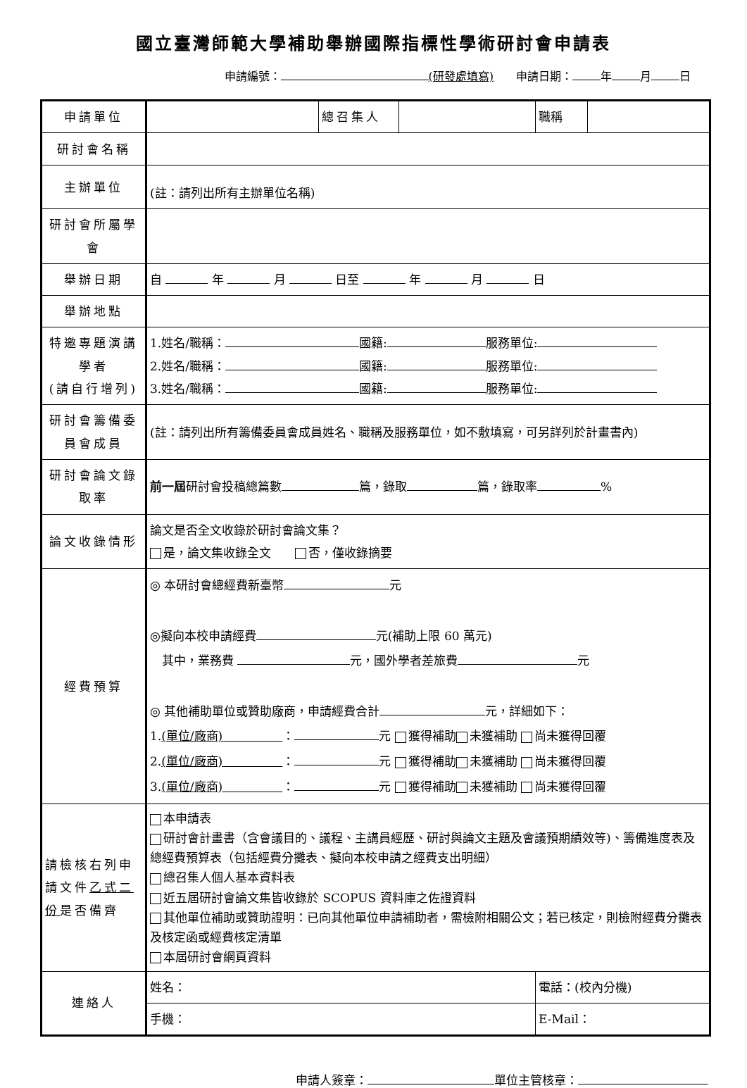國立臺灣師範大學補助舉辦國際指標性學術研討會申請表
申請編號： (研發處填寫)　　申請日期： 年 月 日
| 申請單位 | | 總召集人 | | 職稱 | |
| 研討會名稱 | | | | | |
| 主辦單位 | (註：請列出所有主辦單位名稱) | | | | |
| 研討會所屬學會 | | | | | |
| 舉辦日期 | 自 年 月 日至 年 月 日 | | | | |
| 舉辦地點 | | | | | |
| 特邀專題演講學者 (請自行增列) | 1.姓名/職稱： 國籍: 服務單位: 2.姓名/職稱： 國籍: 服務單位: 3.姓名/職稱： 國籍: 服務單位: | | | | |
| 研討會籌備委員會成員 | (註：請列出所有籌備委員會成員姓名、職稱及服務單位，如不敷填寫，可另詳列於計畫書內) | | | | |
| 研討會論文錄取率 | 前一屆 研討會投稿總篇數 篇，錄取 篇，錄取率 % | | | | |
| 論文收錄情形 | 論文是否全文收錄於研討會論文集？ 是，論文集收錄全文 否，僅收錄摘要 | | | | |
| 經費預算 | ◎ 本研討會總經費新臺幣 元 ◎擬向本校申請經費 元(補助上限 60 萬元) 其中，業務費 元，國外學者差旅費 元 ◎ 其他補助單位或贊助廠商，申請經費合計 元，詳細如下： 1. (單位/廠商) ： 元 獲得補助 未獲補助 尚未獲得回覆 2. (單位/廠商) ： 元 獲得補助 未獲補助 尚未獲得回覆 3. (單位/廠商) ： 元 獲得補助 未獲補助 尚未獲得回覆 | | | | |
| 請檢核右列申請文件 乙式二份 是否備齊 | 本申請表 研討會計畫書（含會議目的、議程、主講員經歷、研討與論文主題及會議預期績效等)、籌備進度表及總經費預算表（包括經費分攤表、擬向本校申請之經費支出明細） 總召集人個人基本資料表 近五屆研討會論文集皆收錄於 SCOPUS 資料庫之佐證資料 其他單位補助或贊助證明：已向其他單位申請補助者，需檢附相關公文；若已核定，則檢附經費分攤表及核定函或經費核定清單 本屆研討會網頁資料 | | | | |
| 連絡人 | 姓名： | | | 電話：(校內分機) | |
| | 手機： | | | E-Mail： | |
申請人簽章： 單位主管核章：